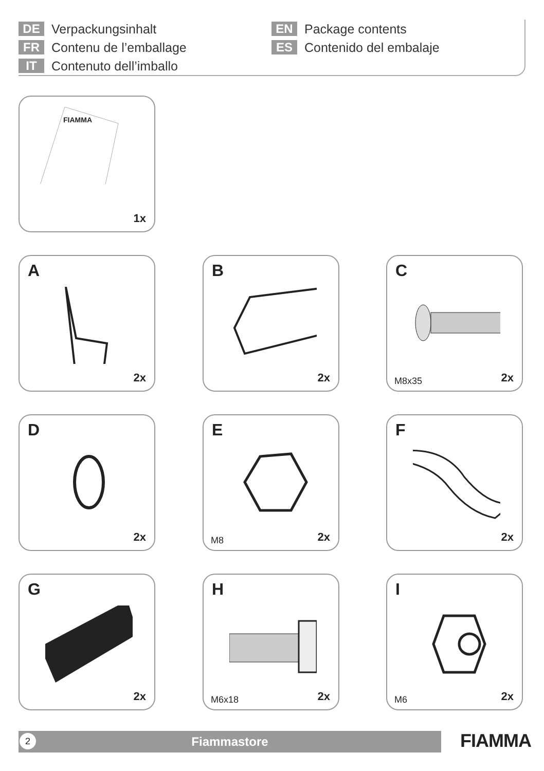DE Verpackungsinhalt
FR Contenu de l’emballage
IT Contenuto dell’imballo
EN Package contents
ES Contenido del embalaje
FIAMMA
1x
A
2x
B
2x
C
M8x35 2x
D
2x
E
M8 2x
F
2x
G
2x
H
M6x18 2x
I
M6 2x
2
Fiammastore
FIAMMA